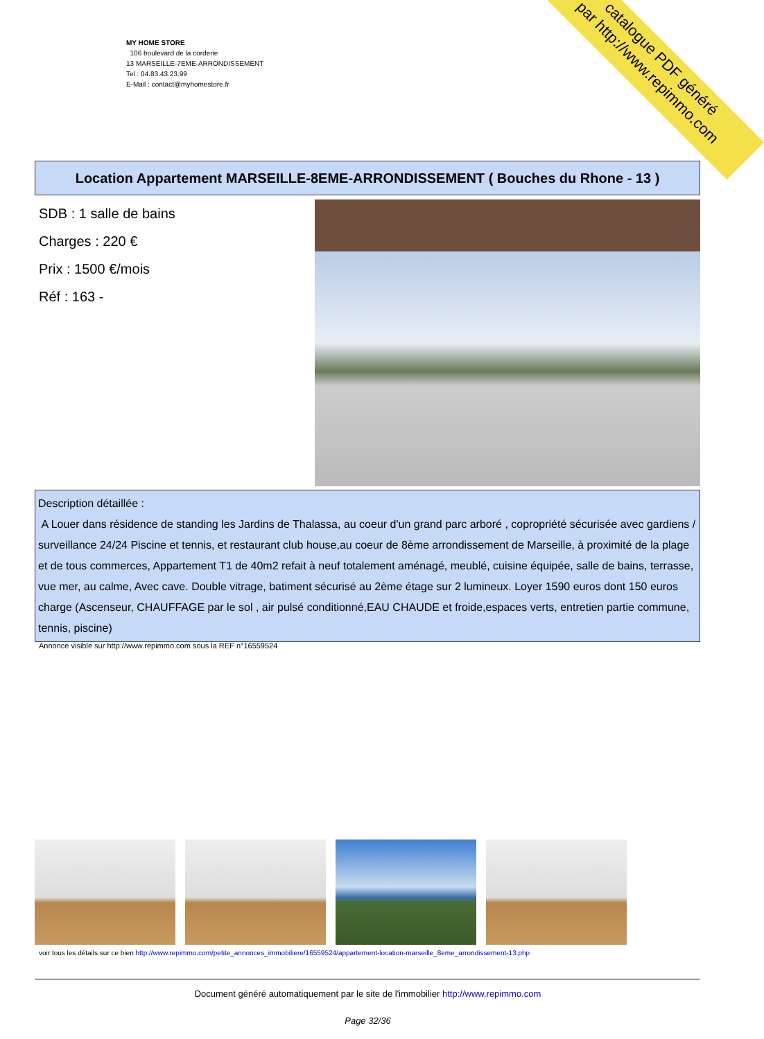catalogue PDF généré
par http://www.repimmo.com
MY HOME STORE
106 boulevard de la corderie
13 MARSEILLE-7EME-ARRONDISSEMENT
Tel : 04.83.43.23.99
E-Mail : contact@myhomestore.fr
Location Appartement MARSEILLE-8EME-ARRONDISSEMENT ( Bouches du Rhone - 13 )
SDB : 1 salle de bains
Charges : 220 €
Prix : 1500 €/mois
Réf : 163 -
Description détaillée :
A Louer dans résidence de standing les Jardins de Thalassa, au coeur d'un grand parc arboré , copropriété sécurisée avec gardiens / surveillance 24/24 Piscine et tennis, et restaurant club house,au coeur de 8ème arrondissement de Marseille, à proximité de la plage et de tous commerces, Appartement T1 de 40m2 refait à neuf totalement aménagé, meublé, cuisine équipée, salle de bains, terrasse, vue mer, au calme, Avec cave. Double vitrage, batiment sécurisé au 2ème étage sur 2 lumineux. Loyer 1590 euros dont 150 euros charge (Ascenseur, CHAUFFAGE par le sol , air pulsé conditionné,EAU CHAUDE et froide,espaces verts, entretien partie commune, tennis, piscine)
Annonce visible sur http://www.repimmo.com sous la REF n°16559524
voir tous les détails sur ce bien http://www.repimmo.com/petite_annonces_immobiliere/16559524/appartement-location-marseille_8eme_arrondissement-13.php
Document généré automatiquement par le site de l'immobilier http://www.repimmo.com
Page 32/36